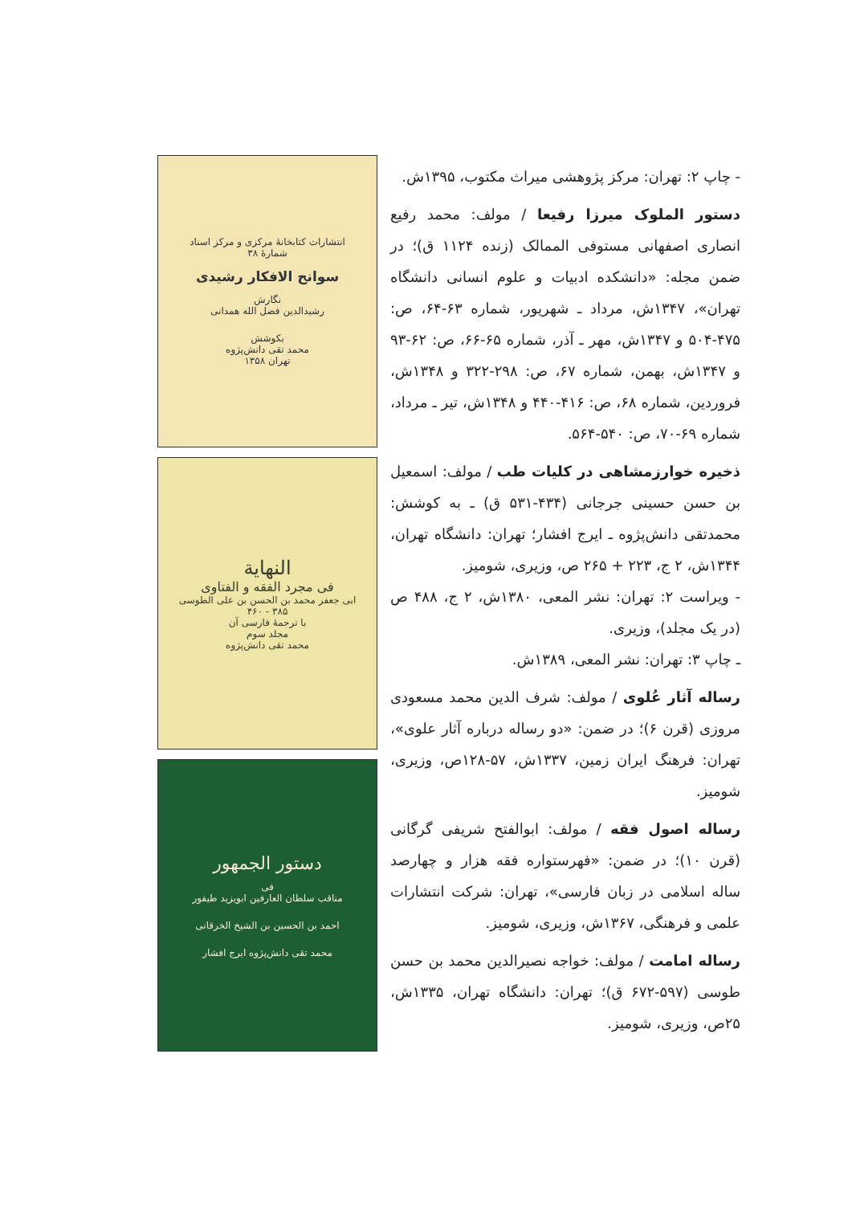- چاپ ۲: تهران: مرکز پژوهشی میراث مکتوب، ۱۳۹۵ش.
دستور الملوک میرزا رفیعا / مولف: محمد رفیع انصاری اصفهانی مستوفی الممالک (زنده ۱۱۲۴ ق)؛ در ضمن مجله: «دانشکده ادبیات و علوم انسانی دانشگاه تهران»، ۱۳۴۷ش، مرداد ـ شهریور، شماره ۶۳-۶۴، ص: ۴۷۵-۵۰۴ و ۱۳۴۷ش، مهر ـ آذر، شماره ۶۵-۶۶، ص: ۶۲-۹۳ و ۱۳۴۷ش، بهمن، شماره ۶۷، ص: ۲۹۸-۳۲۲ و ۱۳۴۸ش، فروردین، شماره ۶۸، ص: ۴۱۶-۴۴۰ و ۱۳۴۸ش، تیر ـ مرداد، شماره ۶۹-۷۰، ص: ۵۴۰-۵۶۴.
ذخیره خوارزمشاهی در کلیات طب / مولف: اسمعیل بن حسن حسینی جرجانی (۴۳۴-۵۳۱ ق) ـ به کوشش: محمدتقی دانش‌پژوه ـ ایرج افشار؛ تهران: دانشگاه تهران، ۱۳۴۴ش، ۲ ج، ۲۲۳ + ۲۶۵ ص، وزیری، شومیز.
- ویراست ۲: تهران: نشر المعی، ۱۳۸۰ش، ۲ ج، ۴۸۸ ص (در یک مجلد)، وزیری.
ـ چاپ ۳: تهران: نشر المعی، ۱۳۸۹ش.
رساله آثار عُلوی / مولف: شرف الدین محمد مسعودی مروزی (قرن ۶)؛ در ضمن: «دو رساله درباره آثار علوی»، تهران: فرهنگ ایران زمین، ۱۳۳۷ش، ۵۷-۱۲۸ص، وزیری، شومیز.
رساله اصول فقه / مولف: ابوالفتح شریفی گرگانی (قرن ۱۰)؛ در ضمن: «فهرستواره فقه هزار و چهارصد ساله اسلامی در زبان فارسی»، تهران: شرکت انتشارات علمی و فرهنگی، ۱۳۶۷ش، وزیری، شومیز.
رساله امامت / مولف: خواجه نصیرالدین محمد بن حسن طوسی (۵۹۷-۶۷۲ ق)؛ تهران: دانشگاه تهران، ۱۳۳۵ش، ۲۵ص، وزیری، شومیز.
انتشارات کتابخانهٔ مرکزی و مرکز اسناد
شمارهٔ ۳۸
سوانح الافکار رشیدی
نگارش
رشیدالدین فضل الله همدانی
بکوشش
محمد تقی دانش‌پژوه
تهران ۱۳۵۸
النهایة
فی مجرد الفقه و الفتاوی
ابی جعفر محمد بن الحسن بن علی الطوسی
۳۸۵ - ۴۶۰
با ترجمهٔ فارسی آن
مجلد سوم
محمد تقی دانش‌پژوه
دستور الجمهور
فی
مناقب سلطان العارفین ابویزید طیفور
احمد بن الحسین بن الشیخ الخرقانی
محمد تقی دانش‌پژوه ایرج افشار